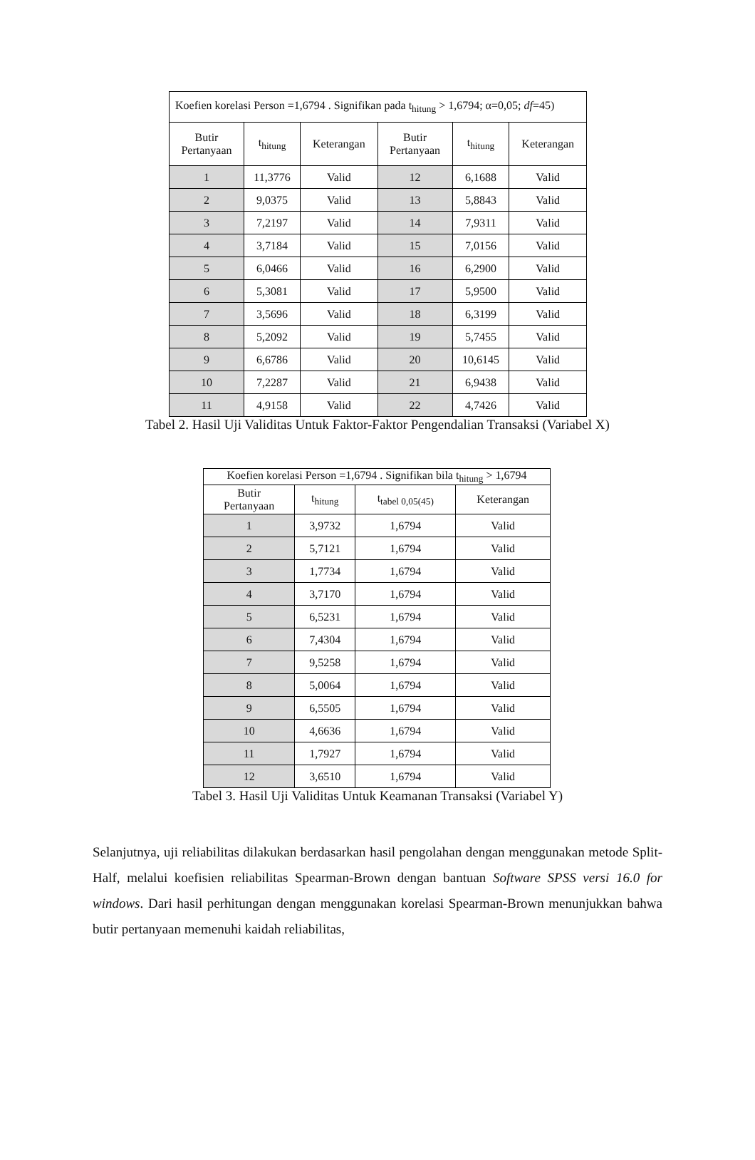| Koefien korelasi Person =1,6794 . Signifikan pada t<sub>hitung</sub> > 1,6794; α=0,05; df =45) | | | | | |
| Butir Pertanyaan | t<sub>hitung</sub> | Keterangan | Butir Pertanyaan | t<sub>hitung</sub> | Keterangan |
| 1 | 11,3776 | Valid | 12 | 6,1688 | Valid |
| 2 | 9,0375 | Valid | 13 | 5,8843 | Valid |
| 3 | 7,2197 | Valid | 14 | 7,9311 | Valid |
| 4 | 3,7184 | Valid | 15 | 7,0156 | Valid |
| 5 | 6,0466 | Valid | 16 | 6,2900 | Valid |
| 6 | 5,3081 | Valid | 17 | 5,9500 | Valid |
| 7 | 3,5696 | Valid | 18 | 6,3199 | Valid |
| 8 | 5,2092 | Valid | 19 | 5,7455 | Valid |
| 9 | 6,6786 | Valid | 20 | 10,6145 | Valid |
| 10 | 7,2287 | Valid | 21 | 6,9438 | Valid |
| 11 | 4,9158 | Valid | 22 | 4,7426 | Valid |
Tabel 2. Hasil Uji Validitas Untuk Faktor-Faktor Pengendalian Transaksi (Variabel X)
| Koefien korelasi Person =1,6794 . Signifikan bila t<sub>hitung</sub> > 1,6794 | | | |
| Butir Pertanyaan | t<sub>hitung</sub> | t<sub>tabel 0,05(45)</sub> | Keterangan |
| 1 | 3,9732 | 1,6794 | Valid |
| 2 | 5,7121 | 1,6794 | Valid |
| 3 | 1,7734 | 1,6794 | Valid |
| 4 | 3,7170 | 1,6794 | Valid |
| 5 | 6,5231 | 1,6794 | Valid |
| 6 | 7,4304 | 1,6794 | Valid |
| 7 | 9,5258 | 1,6794 | Valid |
| 8 | 5,0064 | 1,6794 | Valid |
| 9 | 6,5505 | 1,6794 | Valid |
| 10 | 4,6636 | 1,6794 | Valid |
| 11 | 1,7927 | 1,6794 | Valid |
| 12 | 3,6510 | 1,6794 | Valid |
Tabel 3. Hasil Uji Validitas Untuk Keamanan Transaksi (Variabel Y)
Selanjutnya, uji reliabilitas dilakukan berdasarkan hasil pengolahan dengan menggunakan metode Split-Half, melalui koefisien reliabilitas Spearman-Brown dengan bantuan Software SPSS versi 16.0 for windows. Dari hasil perhitungan dengan menggunakan korelasi Spearman-Brown menunjukkan bahwa butir pertanyaan memenuhi kaidah reliabilitas,